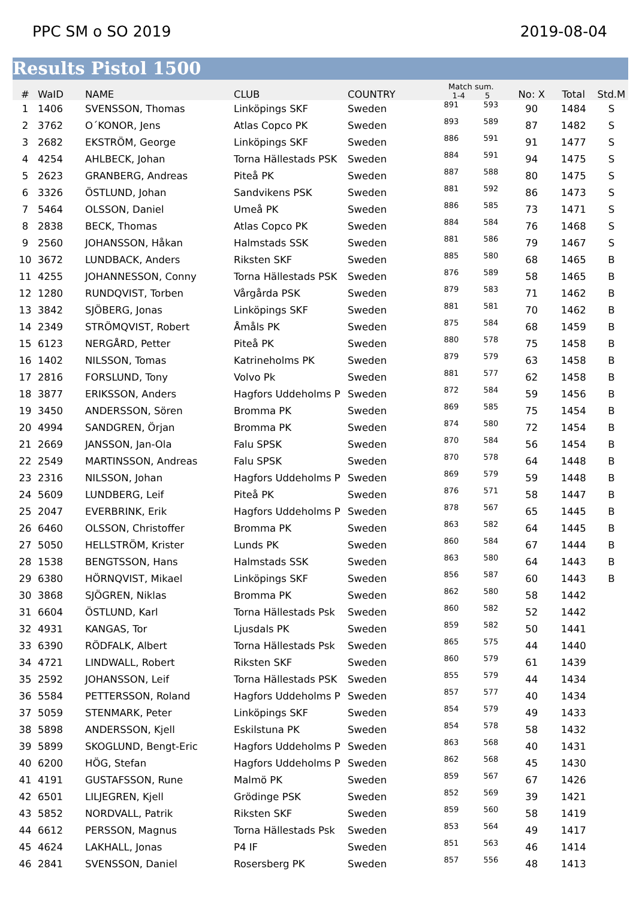PPC SM o SO 2019 2019-08-04
Results Pistol 1500
| # | WaID | NAME | CLUB | COUNTRY | Match sum. 1-4 5 | | No: X | Total | Std.M |
| --- | --- | --- | --- | --- | --- | --- | --- | --- | --- |
| 1 | 1406 | SVENSSON, Thomas | Linköpings SKF | Sweden | 891 | 593 | 90 | 1484 | S |
| 2 | 3762 | O´KONOR, Jens | Atlas Copco PK | Sweden | 893 | 589 | 87 | 1482 | S |
| 3 | 2682 | EKSTRÖM, George | Linköpings SKF | Sweden | 886 | 591 | 91 | 1477 | S |
| 4 | 4254 | AHLBECK, Johan | Torna Hällestads PSK | Sweden | 884 | 591 | 94 | 1475 | S |
| 5 | 2623 | GRANBERG, Andreas | Piteå PK | Sweden | 887 | 588 | 80 | 1475 | S |
| 6 | 3326 | ÖSTLUND, Johan | Sandvikens PSK | Sweden | 881 | 592 | 86 | 1473 | S |
| 7 | 5464 | OLSSON, Daniel | Umeå PK | Sweden | 886 | 585 | 73 | 1471 | S |
| 8 | 2838 | BECK, Thomas | Atlas Copco PK | Sweden | 884 | 584 | 76 | 1468 | S |
| 9 | 2560 | JOHANSSON, Håkan | Halmstads SSK | Sweden | 881 | 586 | 79 | 1467 | S |
| 10 | 3672 | LUNDBACK, Anders | Riksten SKF | Sweden | 885 | 580 | 68 | 1465 | B |
| 11 | 4255 | JOHANNESSON, Conny | Torna Hällestads PSK | Sweden | 876 | 589 | 58 | 1465 | B |
| 12 | 1280 | RUNDQVIST, Torben | Vårgårda PSK | Sweden | 879 | 583 | 71 | 1462 | B |
| 13 | 3842 | SJÖBERG, Jonas | Linköpings SKF | Sweden | 881 | 581 | 70 | 1462 | B |
| 14 | 2349 | STRÖMQVIST, Robert | Åmåls PK | Sweden | 875 | 584 | 68 | 1459 | B |
| 15 | 6123 | NERGÅRD, Petter | Piteå PK | Sweden | 880 | 578 | 75 | 1458 | B |
| 16 | 1402 | NILSSON, Tomas | Katrineholms PK | Sweden | 879 | 579 | 63 | 1458 | B |
| 17 | 2816 | FORSLUND, Tony | Volvo Pk | Sweden | 881 | 577 | 62 | 1458 | B |
| 18 | 3877 | ERIKSSON, Anders | Hagfors Uddeholms P | Sweden | 872 | 584 | 59 | 1456 | B |
| 19 | 3450 | ANDERSSON, Sören | Bromma PK | Sweden | 869 | 585 | 75 | 1454 | B |
| 20 | 4994 | SANDGREN, Örjan | Bromma PK | Sweden | 874 | 580 | 72 | 1454 | B |
| 21 | 2669 | JANSSON, Jan-Ola | Falu SPSK | Sweden | 870 | 584 | 56 | 1454 | B |
| 22 | 2549 | MARTINSSON, Andreas | Falu SPSK | Sweden | 870 | 578 | 64 | 1448 | B |
| 23 | 2316 | NILSSON, Johan | Hagfors Uddeholms P | Sweden | 869 | 579 | 59 | 1448 | B |
| 24 | 5609 | LUNDBERG, Leif | Piteå PK | Sweden | 876 | 571 | 58 | 1447 | B |
| 25 | 2047 | EVERBRINK, Erik | Hagfors Uddeholms P | Sweden | 878 | 567 | 65 | 1445 | B |
| 26 | 6460 | OLSSON, Christoffer | Bromma PK | Sweden | 863 | 582 | 64 | 1445 | B |
| 27 | 5050 | HELLSTRÖM, Krister | Lunds PK | Sweden | 860 | 584 | 67 | 1444 | B |
| 28 | 1538 | BENGTSSON, Hans | Halmstads SSK | Sweden | 863 | 580 | 64 | 1443 | B |
| 29 | 6380 | HÖRNQVIST, Mikael | Linköpings SKF | Sweden | 856 | 587 | 60 | 1443 | B |
| 30 | 3868 | SJÖGREN, Niklas | Bromma PK | Sweden | 862 | 580 | 58 | 1442 | |
| 31 | 6604 | ÖSTLUND, Karl | Torna Hällestads Psk | Sweden | 860 | 582 | 52 | 1442 | |
| 32 | 4931 | KANGAS, Tor | Ljusdals PK | Sweden | 859 | 582 | 50 | 1441 | |
| 33 | 6390 | RÖDFALK, Albert | Torna Hällestads Psk | Sweden | 865 | 575 | 44 | 1440 | |
| 34 | 4721 | LINDWALL, Robert | Riksten SKF | Sweden | 860 | 579 | 61 | 1439 | |
| 35 | 2592 | JOHANSSON, Leif | Torna Hällestads PSK | Sweden | 855 | 579 | 44 | 1434 | |
| 36 | 5584 | PETTERSSON, Roland | Hagfors Uddeholms P | Sweden | 857 | 577 | 40 | 1434 | |
| 37 | 5059 | STENMARK, Peter | Linköpings SKF | Sweden | 854 | 579 | 49 | 1433 | |
| 38 | 5898 | ANDERSSON, Kjell | Eskilstuna PK | Sweden | 854 | 578 | 58 | 1432 | |
| 39 | 5899 | SKOGLUND, Bengt-Eric | Hagfors Uddeholms P | Sweden | 863 | 568 | 40 | 1431 | |
| 40 | 6200 | HÖG, Stefan | Hagfors Uddeholms P | Sweden | 862 | 568 | 45 | 1430 | |
| 41 | 4191 | GUSTAFSSON, Rune | Malmö PK | Sweden | 859 | 567 | 67 | 1426 | |
| 42 | 6501 | LILJEGREN, Kjell | Grödinge PSK | Sweden | 852 | 569 | 39 | 1421 | |
| 43 | 5852 | NORDVALL, Patrik | Riksten SKF | Sweden | 859 | 560 | 58 | 1419 | |
| 44 | 6612 | PERSSON, Magnus | Torna Hällestads Psk | Sweden | 853 | 564 | 49 | 1417 | |
| 45 | 4624 | LAKHALL, Jonas | P4 IF | Sweden | 851 | 563 | 46 | 1414 | |
| 46 | 2841 | SVENSSON, Daniel | Rosersberg PK | Sweden | 857 | 556 | 48 | 1413 | |